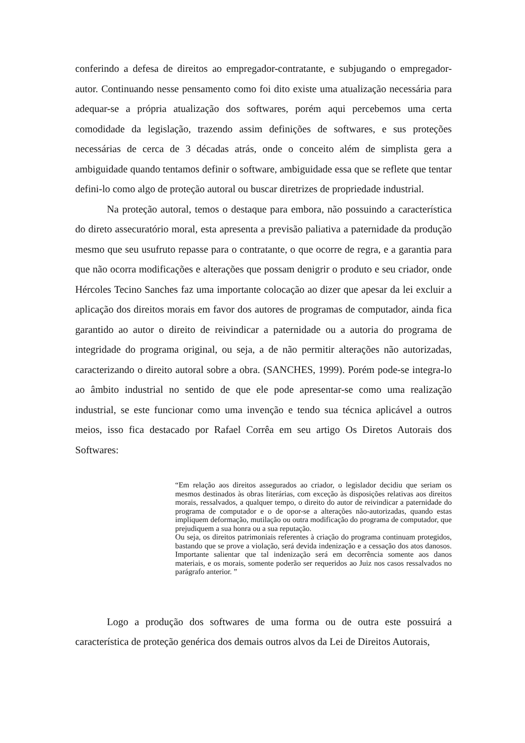conferindo a defesa de direitos ao empregador-contratante, e subjugando o empregador-autor. Continuando nesse pensamento como foi dito existe uma atualização necessária para adequar-se a própria atualização dos softwares, porém aqui percebemos uma certa comodidade da legislação, trazendo assim definições de softwares, e sus proteções necessárias de cerca de 3 décadas atrás, onde o conceito além de simplista gera a ambiguidade quando tentamos definir o software, ambiguidade essa que se reflete que tentar defini-lo como algo de proteção autoral ou buscar diretrizes de propriedade industrial.
Na proteção autoral, temos o destaque para embora, não possuindo a característica do direto assecuratório moral, esta apresenta a previsão paliativa a paternidade da produção mesmo que seu usufruto repasse para o contratante, o que ocorre de regra, e a garantia para que não ocorra modificações e alterações que possam denigrir o produto e seu criador, onde Hércoles Tecino Sanches faz uma importante colocação ao dizer que apesar da lei excluir a aplicação dos direitos morais em favor dos autores de programas de computador, ainda fica garantido ao autor o direito de reivindicar a paternidade ou a autoria do programa de integridade do programa original, ou seja, a de não permitir alterações não autorizadas, caracterizando o direito autoral sobre a obra. (SANCHES, 1999). Porém pode-se integra-lo ao âmbito industrial no sentido de que ele pode apresentar-se como uma realização industrial, se este funcionar como uma invenção e tendo sua técnica aplicável a outros meios, isso fica destacado por Rafael Corrêa em seu artigo Os Diretos Autorais dos Softwares:
“Em relação aos direitos assegurados ao criador, o legislador decidiu que seriam os mesmos destinados às obras literárias, com exceção às disposições relativas aos direitos morais, ressalvados, a qualquer tempo, o direito do autor de reivindicar a paternidade do programa de computador e o de opor-se a alterações não-autorizadas, quando estas impliquem deformação, mutilação ou outra modificação do programa de computador, que prejudiquem a sua honra ou a sua reputação.
Ou seja, os direitos patrimoniais referentes à criação do programa continuam protegidos, bastando que se prove a violação, será devida indenização e a cessação dos atos danosos. Importante salientar que tal indenização será em decorrência somente aos danos materiais, e os morais, somente poderão ser requeridos ao Juiz nos casos ressalvados no parágrafo anterior. ”
Logo a produção dos softwares de uma forma ou de outra este possuirá a característica de proteção genérica dos demais outros alvos da Lei de Direitos Autorais,